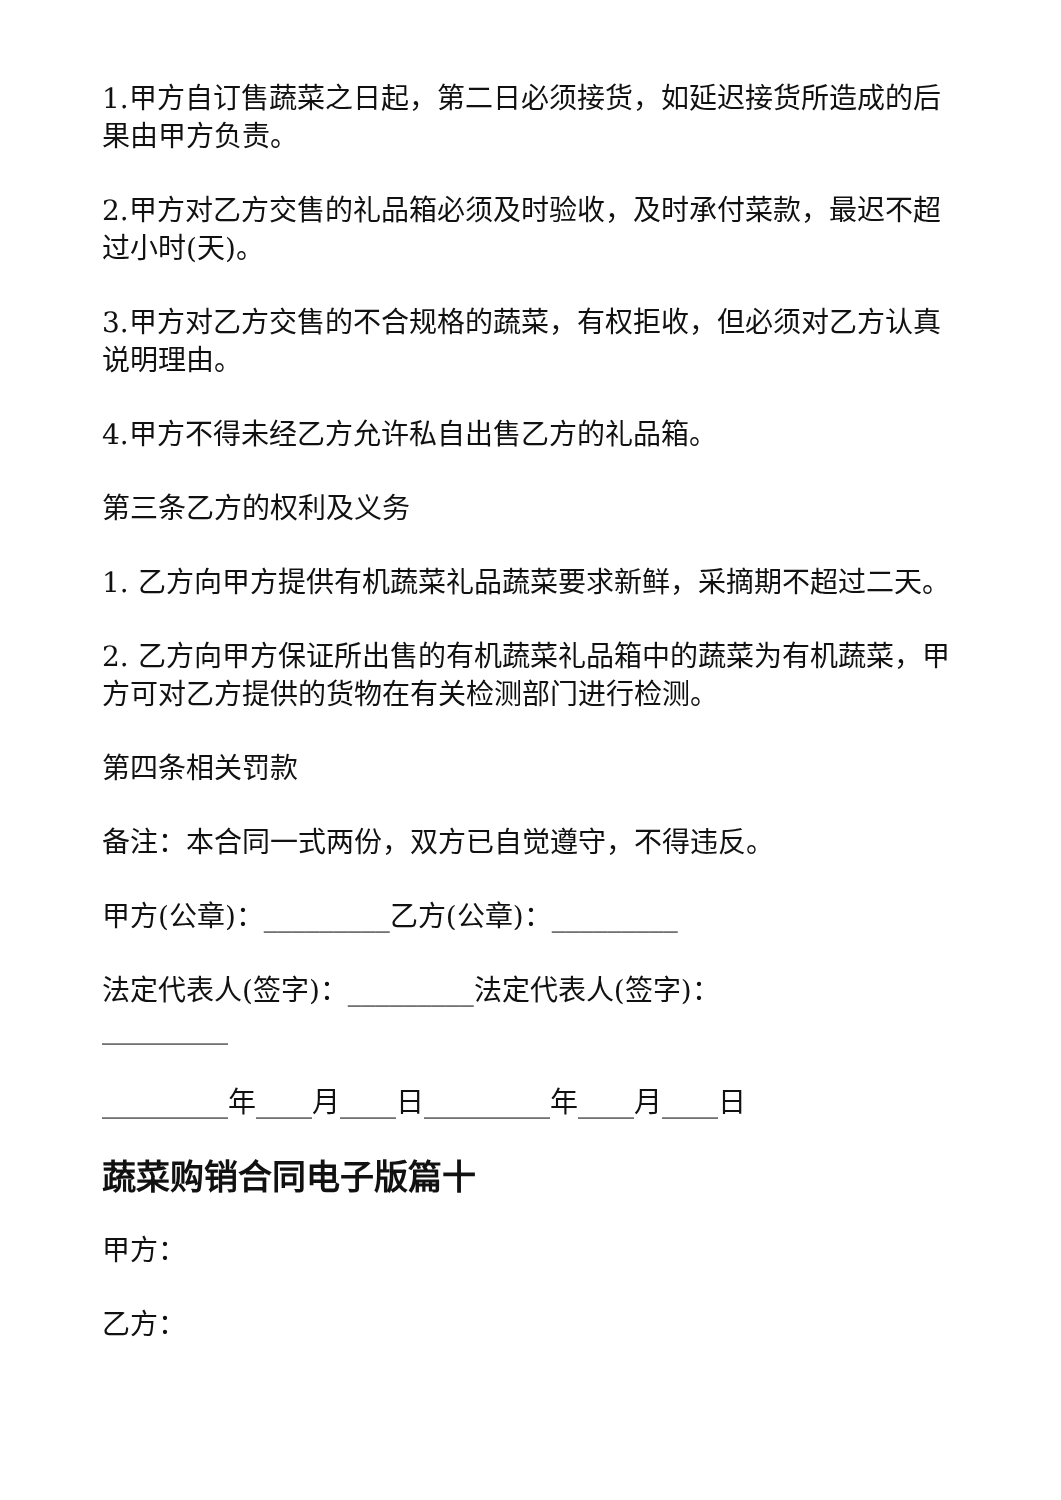1.甲方自订售蔬菜之日起，第二日必须接货，如延迟接货所造成的后果由甲方负责。
2.甲方对乙方交售的礼品箱必须及时验收，及时承付菜款，最迟不超过小时(天)。
3.甲方对乙方交售的不合规格的蔬菜，有权拒收，但必须对乙方认真说明理由。
4.甲方不得未经乙方允许私自出售乙方的礼品箱。
第三条乙方的权利及义务
1. 乙方向甲方提供有机蔬菜礼品蔬菜要求新鲜，采摘期不超过二天。
2. 乙方向甲方保证所出售的有机蔬菜礼品箱中的蔬菜为有机蔬菜，甲方可对乙方提供的货物在有关检测部门进行检测。
第四条相关罚款
备注：本合同一式两份，双方已自觉遵守，不得违反。
甲方(公章)：_________乙方(公章)：_________
法定代表人(签字)：_________法定代表人(签字)：_________
_________年____月____日_________年____月____日
蔬菜购销合同电子版篇十
甲方：
乙方：